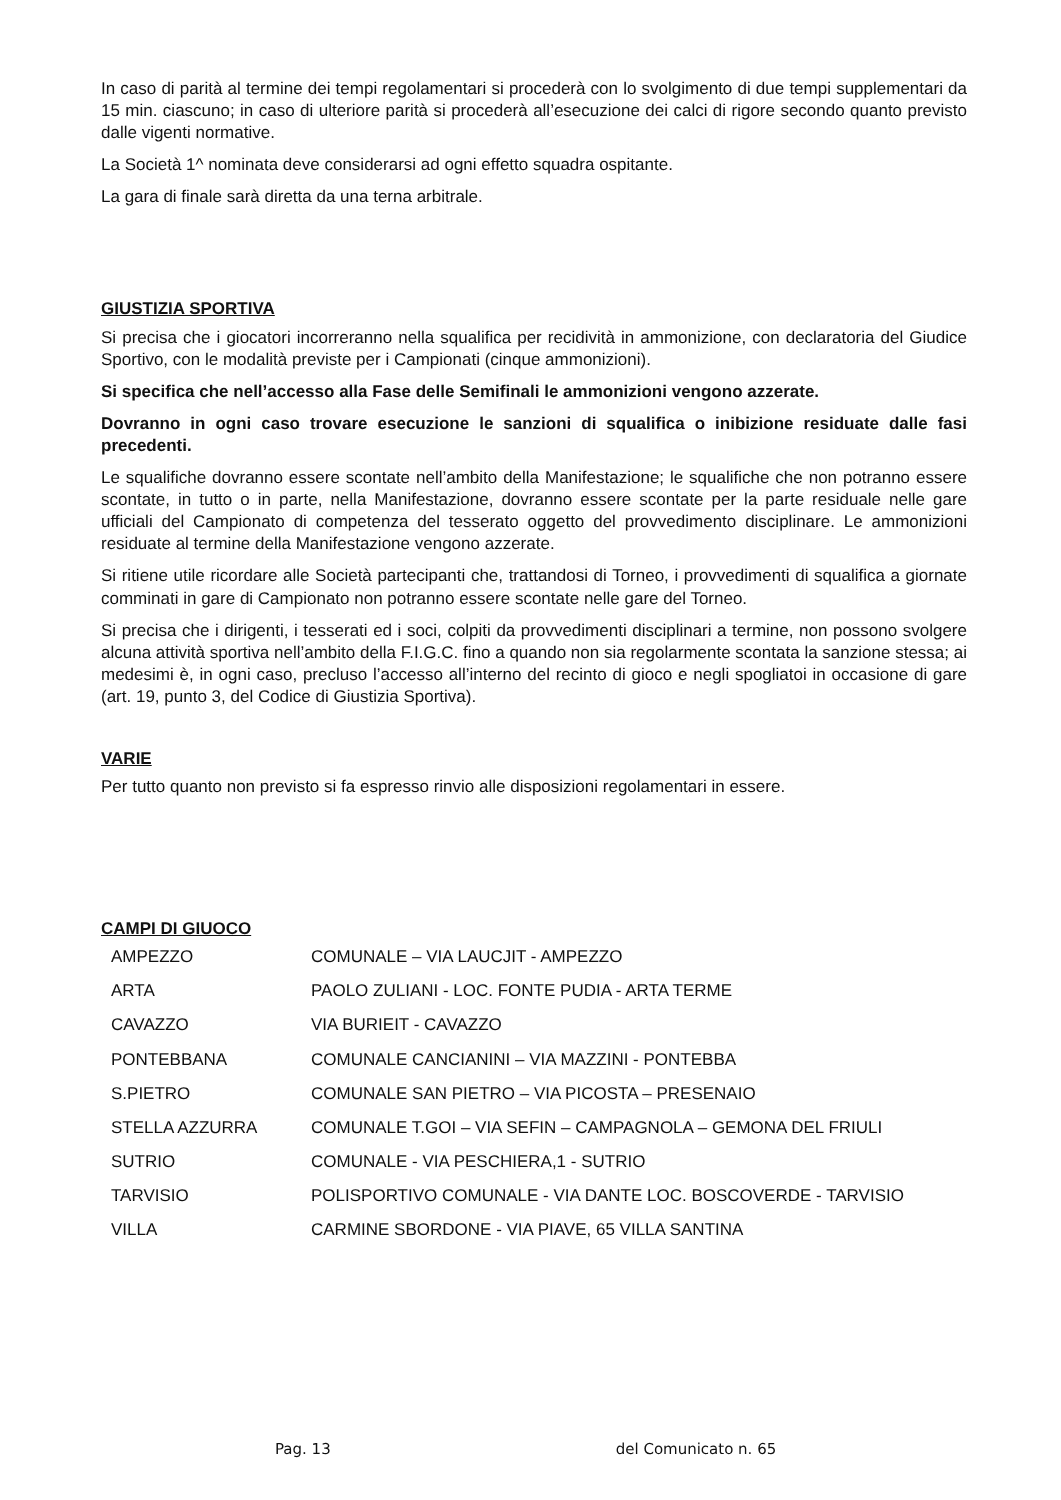In caso di parità al termine dei tempi regolamentari si procederà con lo svolgimento di due tempi supplementari da 15 min. ciascuno; in caso di ulteriore parità si procederà all’esecuzione dei calci di rigore secondo quanto previsto dalle vigenti normative.
La Società 1^ nominata deve considerarsi ad ogni effetto squadra ospitante.
La gara di finale sarà diretta da una terna arbitrale.
GIUSTIZIA SPORTIVA
Si precisa che i giocatori incorreranno nella squalifica per recidività in ammonizione, con declaratoria del Giudice Sportivo, con le modalità previste per i Campionati (cinque ammonizioni).
Si specifica che nell’accesso alla Fase delle Semifinali le ammonizioni vengono azzerate.
Dovranno in ogni caso trovare esecuzione le sanzioni di squalifica o inibizione residuate dalle fasi precedenti.
Le squalifiche dovranno essere scontate nell’ambito della Manifestazione; le squalifiche che non potranno essere scontate, in tutto o in parte, nella Manifestazione, dovranno essere scontate per la parte residuale nelle gare ufficiali del Campionato di competenza del tesserato oggetto del provvedimento disciplinare. Le ammonizioni residuate al termine della Manifestazione vengono azzerate.
Si ritiene utile ricordare alle Società partecipanti che, trattandosi di Torneo, i provvedimenti di squalifica a giornate comminati in gare di Campionato non potranno essere scontate nelle gare del Torneo.
Si precisa che i dirigenti, i tesserati ed i soci, colpiti da provvedimenti disciplinari a termine, non possono svolgere alcuna attività sportiva nell’ambito della F.I.G.C. fino a quando non sia regolarmente scontata la sanzione stessa; ai medesimi è, in ogni caso, precluso l’accesso all’interno del recinto di gioco e negli spogliatoi in occasione di gare (art. 19, punto 3, del Codice di Giustizia Sportiva).
VARIE
Per tutto quanto non previsto si fa espresso rinvio alle disposizioni regolamentari in essere.
CAMPI DI GIUOCO
| AMPEZZO | COMUNALE – VIA LAUCJIT - AMPEZZO |
| ARTA | PAOLO ZULIANI - LOC. FONTE PUDIA - ARTA TERME |
| CAVAZZO | VIA BURIEIT - CAVAZZO |
| PONTEBBANA | COMUNALE CANCIANINI – VIA MAZZINI - PONTEBBA |
| S.PIETRO | COMUNALE SAN PIETRO – VIA PICOSTA – PRESENAIO |
| STELLA AZZURRA | COMUNALE T.GOI – VIA SEFIN – CAMPAGNOLA – GEMONA DEL FRIULI |
| SUTRIO | COMUNALE - VIA PESCHIERA,1 - SUTRIO |
| TARVISIO | POLISPORTIVO COMUNALE - VIA DANTE LOC. BOSCOVERDE - TARVISIO |
| VILLA | CARMINE SBORDONE - VIA PIAVE, 65 VILLA SANTINA |
Pag. 13 del Comunicato n. 65